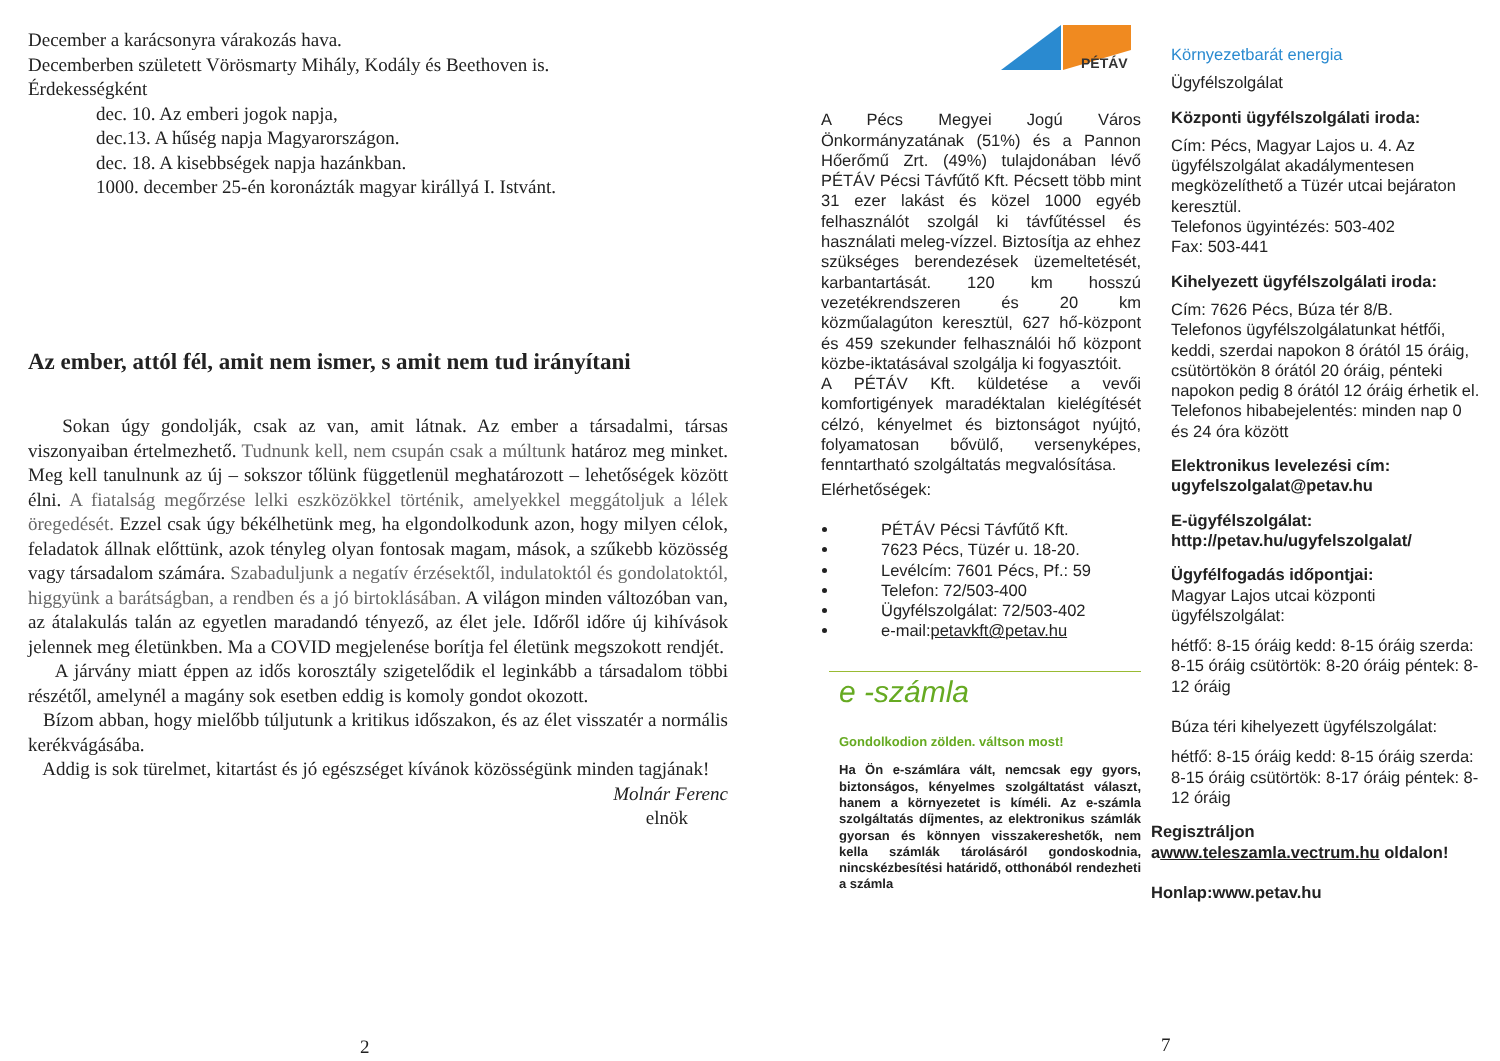December a karácsonyra várakozás hava.
Decemberben született Vörösmarty Mihály, Kodály és Beethoven is.
Érdekességként
dec. 10. Az emberi jogok napja,
dec.13. A hűség napja Magyarországon.
dec. 18. A kisebbségek napja hazánkban.
1000. december 25-én koronázták magyar királlyá I. Istvánt.
Az ember, attól fél, amit nem ismer, s amit nem tud irányítani
Sokan úgy gondolják, csak az van, amit látnak. Az ember a társadalmi, társas viszonyaiban értelmezhető. Tudnunk kell, nem csupán csak a múltunk határoz meg minket. Meg kell tanulnunk az új – sokszor tőlünk függetlenül meghatározott – lehetőségek között élni. A fiatalság megőrzése lelki eszközökkel történik, amelyekkel meggátoljuk a lélek öregedését. Ezzel csak úgy békélhetünk meg, ha elgondolkodunk azon, hogy milyen célok, feladatok állnak előttünk, azok tényleg olyan fontosak magam, mások, a szűkebb közösség vagy társadalom számára. Szabaduljunk a negatív érzésektől, indulatoktól és gondolatoktól, higgyünk a barátságban, a rendben és a jó birtoklásában. A világon minden változóban van, az átalakulás talán az egyetlen maradandó tényező, az élet jele. Időről időre új kihívások jelennek meg életünkben. Ma a COVID megjelenése borítja fel életünk megszokott rendjét.
A járvány miatt éppen az idős korosztály szigetelődik el leginkább a társadalom többi részétől, amelynél a magány sok esetben eddig is komoly gondot okozott.
Bízom abban, hogy mielőbb túljutunk a kritikus időszakon, és az élet visszatér a normális kerékvágásába.
Addig is sok türelmet, kitartást és jó egészséget kívánok közösségünk minden tagjának!
Molnár Ferenc
elnök
2
PÉTÁV
A Pécs Megyei Jogú Város Önkormányzatának (51%) és a Pannon Hőerőmű Zrt. (49%) tulajdonában lévő PÉTÁV Pécsi Távfűtő Kft. Pécsett több mint 31 ezer lakást és közel 1000 egyéb felhasználót szolgál ki távfűtéssel és használati meleg-vízzel. Biztosítja az ehhez szükséges berendezések üzemeltetését, karbantartását. 120 km hosszú vezetékrendszeren és 20 km közműalagúton keresztül, 627 hő-központ és 459 szekunder felhasználói hő központ közbe-iktatásával szolgálja ki fogyasztóit.
A PÉTÁV Kft. küldetése a vevői komfortigények maradéktalan kielégítését célzó, kényelmet és biztonságot nyújtó, folyamatosan bővülő, versenyképes, fenntartható szolgáltatás megvalósítása.
Elérhetőségek:
PÉTÁV Pécsi Távfűtő Kft.
7623 Pécs, Tüzér u. 18-20.
Levélcím: 7601 Pécs, Pf.: 59
Telefon: 72/503-400
Ügyfélszolgálat: 72/503-402
e-mail:petavkft@petav.hu
e -számla
Gondolkodion zölden. váltson most!
Ha Ön e-számlára vált, nemcsak egy gyors, biztonságos, kényelmes szolgáltatást választ, hanem a környezetet is kíméli. Az e-számla szolgáltatás díjmentes, az elektronikus számlák gyorsan és könnyen visszakereshetők, nem kella számlák tárolásáról gondoskodnia, nincskézbesítési határidő, otthonából rendezheti a számla
Környezetbarát energia
Ügyfélszolgálat
Központi ügyfélszolgálati iroda:
Cím: Pécs, Magyar Lajos u. 4. Az ügyfélszolgálat akadálymentesen megközelíthető a Tüzér utcai bejáraton keresztül.
Telefonos ügyintézés: 503-402
Fax: 503-441
Kihelyezett ügyfélszolgálati iroda:
Cím: 7626 Pécs, Búza tér 8/B.
Telefonos ügyfélszolgálatunkat hétfői, keddi, szerdai napokon 8 órától 15 óráig, csütörtökön 8 órától 20 óráig, pénteki napokon pedig 8 órától 12 óráig érhetik el. Telefonos hibabejelentés: minden nap 0 és 24 óra között
Elektronikus levelezési cím:
ugyfelszolgalat@petav.hu
E-ügyfélszolgálat:
http://petav.hu/ugyfelszolgalat/
Ügyfélfogadás időpontjai:
Magyar Lajos utcai központi ügyfélszolgálat:
hétfő: 8-15 óráig kedd: 8-15 óráig szerda: 8-15 óráig csütörtök: 8-20 óráig péntek: 8-12 óráig
Búza téri kihelyezett ügyfélszolgálat:
hétfő: 8-15 óráig kedd: 8-15 óráig szerda: 8-15 óráig csütörtök: 8-17 óráig péntek: 8-12 óráig
Regisztráljon
awww.teleszamla.vectrum.hu oldalon!
Honlap:www.petav.hu
7